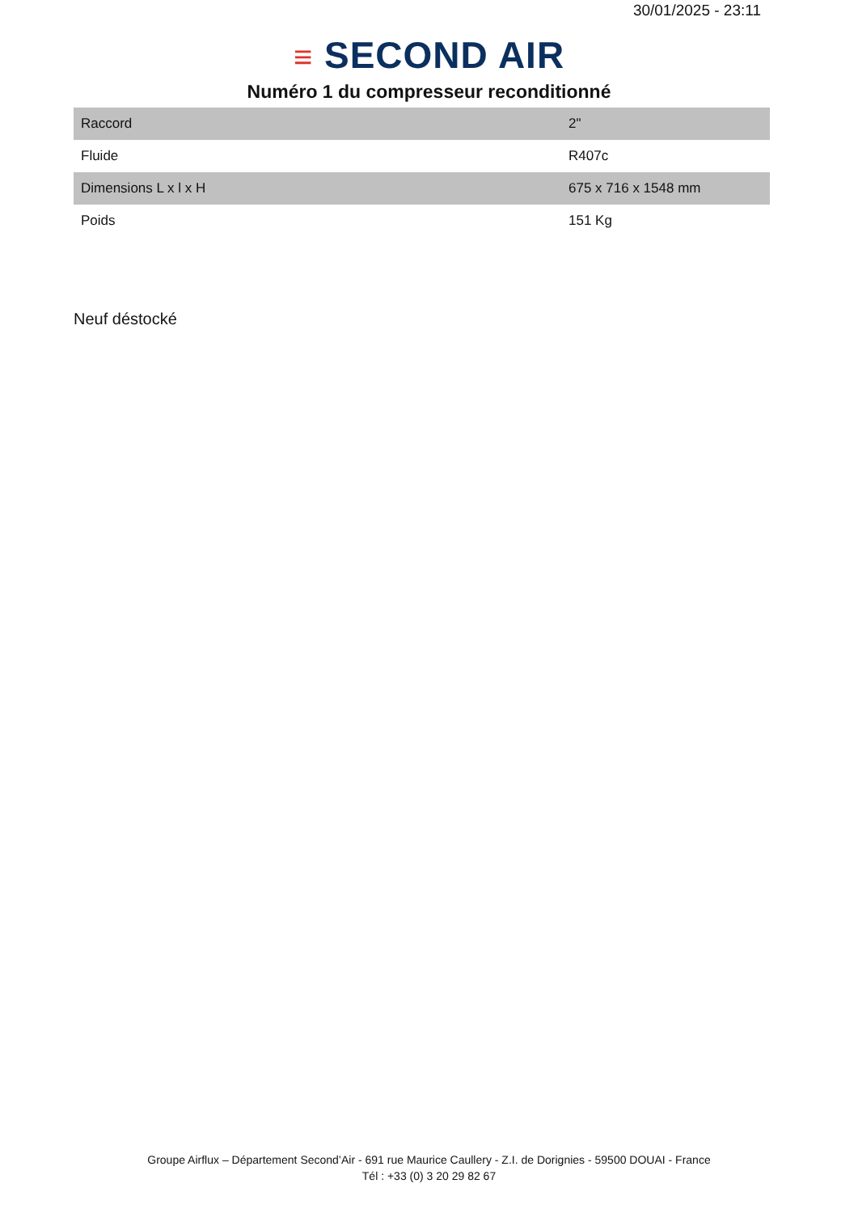30/01/2025 - 23:11
≡ SECOND AIR
Numéro 1 du compresseur reconditionné
| Raccord | 2" |
| Fluide | R407c |
| Dimensions L x l x H | 675 x 716 x 1548 mm |
| Poids | 151 Kg |
Neuf déstocké
Groupe Airflux – Département Second’Air - 691 rue Maurice Caullery - Z.I. de Dorignies - 59500 DOUAI - France
Tél : +33 (0) 3 20 29 82 67